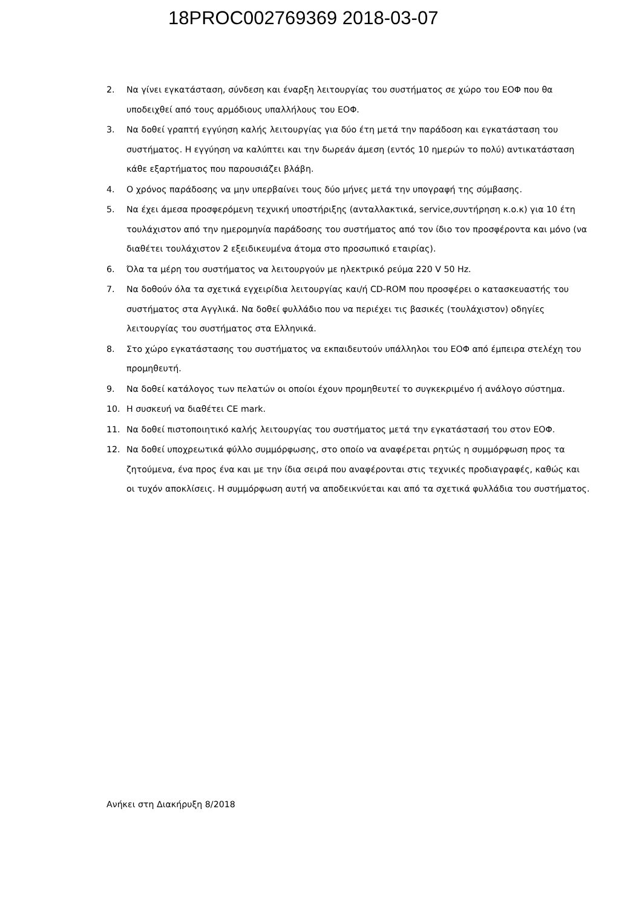18PROC002769369 2018-03-07
2. Να γίνει εγκατάσταση, σύνδεση και έναρξη λειτουργίας του συστήματος σε χώρο του ΕΟΦ που θα υποδειχθεί από τους αρμόδιους υπαλλήλους του ΕΟΦ.
3. Να δοθεί γραπτή εγγύηση καλής λειτουργίας για δύο έτη μετά την παράδοση και εγκατάσταση του συστήματος. Η εγγύηση να καλύπτει και την δωρεάν άμεση (εντός 10 ημερών το πολύ) αντικατάσταση κάθε εξαρτήματος που παρουσιάζει βλάβη.
4. Ο χρόνος παράδοσης να μην υπερβαίνει τους δύο μήνες μετά την υπογραφή της σύμβασης.
5. Να έχει άμεσα προσφερόμενη τεχνική υποστήριξης (ανταλλακτικά, service,συντήρηση κ.ο.κ) για 10 έτη τουλάχιστον από την ημερομηνία παράδοσης του συστήματος από τον ίδιο τον προσφέροντα και μόνο (να διαθέτει τουλάχιστον 2 εξειδικευμένα άτομα στο προσωπικό εταιρίας).
6. Όλα τα μέρη του συστήματος να λειτουργούν με ηλεκτρικό ρεύμα 220 V 50 Hz.
7. Να δοθούν όλα τα σχετικά εγχειρίδια λειτουργίας και/ή CD-ROM που προσφέρει ο κατασκευαστής του συστήματος στα Αγγλικά. Να δοθεί φυλλάδιο που να περιέχει τις βασικές (τουλάχιστον) οδηγίες λειτουργίας του συστήματος στα Ελληνικά.
8. Στο χώρο εγκατάστασης του συστήματος να εκπαιδευτούν υπάλληλοι του ΕΟΦ από έμπειρα στελέχη του προμηθευτή.
9. Να δοθεί κατάλογος των πελατών οι οποίοι έχουν προμηθευτεί το συγκεκριμένο ή ανάλογο σύστημα.
10. Η συσκευή να διαθέτει CE mark.
11. Να δοθεί πιστοποιητικό καλής λειτουργίας του συστήματος μετά την εγκατάστασή του στον ΕΟΦ.
12. Να δοθεί υποχρεωτικά φύλλο συμμόρφωσης, στο οποίο να αναφέρεται ρητώς η συμμόρφωση προς τα ζητούμενα, ένα προς ένα και με την ίδια σειρά που αναφέρονται στις τεχνικές προδιαγραφές, καθώς και οι τυχόν αποκλίσεις. Η συμμόρφωση αυτή να αποδεικνύεται και από τα σχετικά φυλλάδια του συστήματος.
Ανήκει στη Διακήρυξη 8/2018